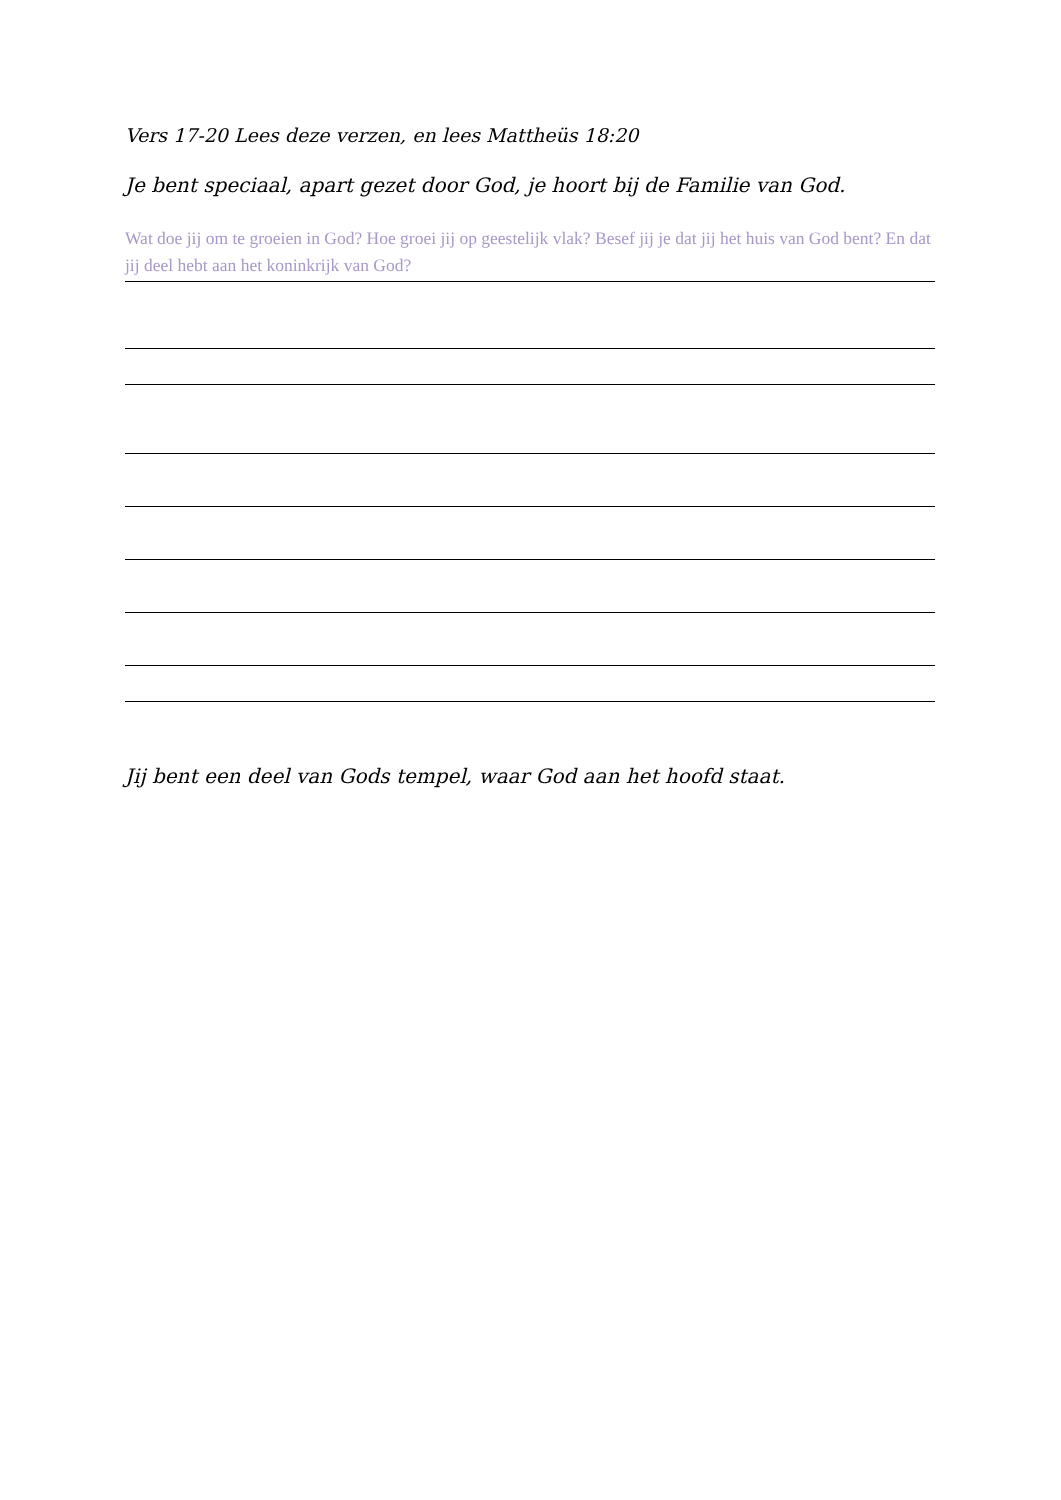Vers 17-20 Lees deze verzen, en lees Mattheüs 18:20
Je bent speciaal, apart gezet door God, je hoort bij de Familie van God.
Wat doe jij om te groeien in God? Hoe groei jij op geestelijk vlak? Besef jij je dat jij het huis van God bent? En dat jij deel hebt aan het koninkrijk van God?
Jij bent een deel van Gods tempel, waar God aan het hoofd staat.